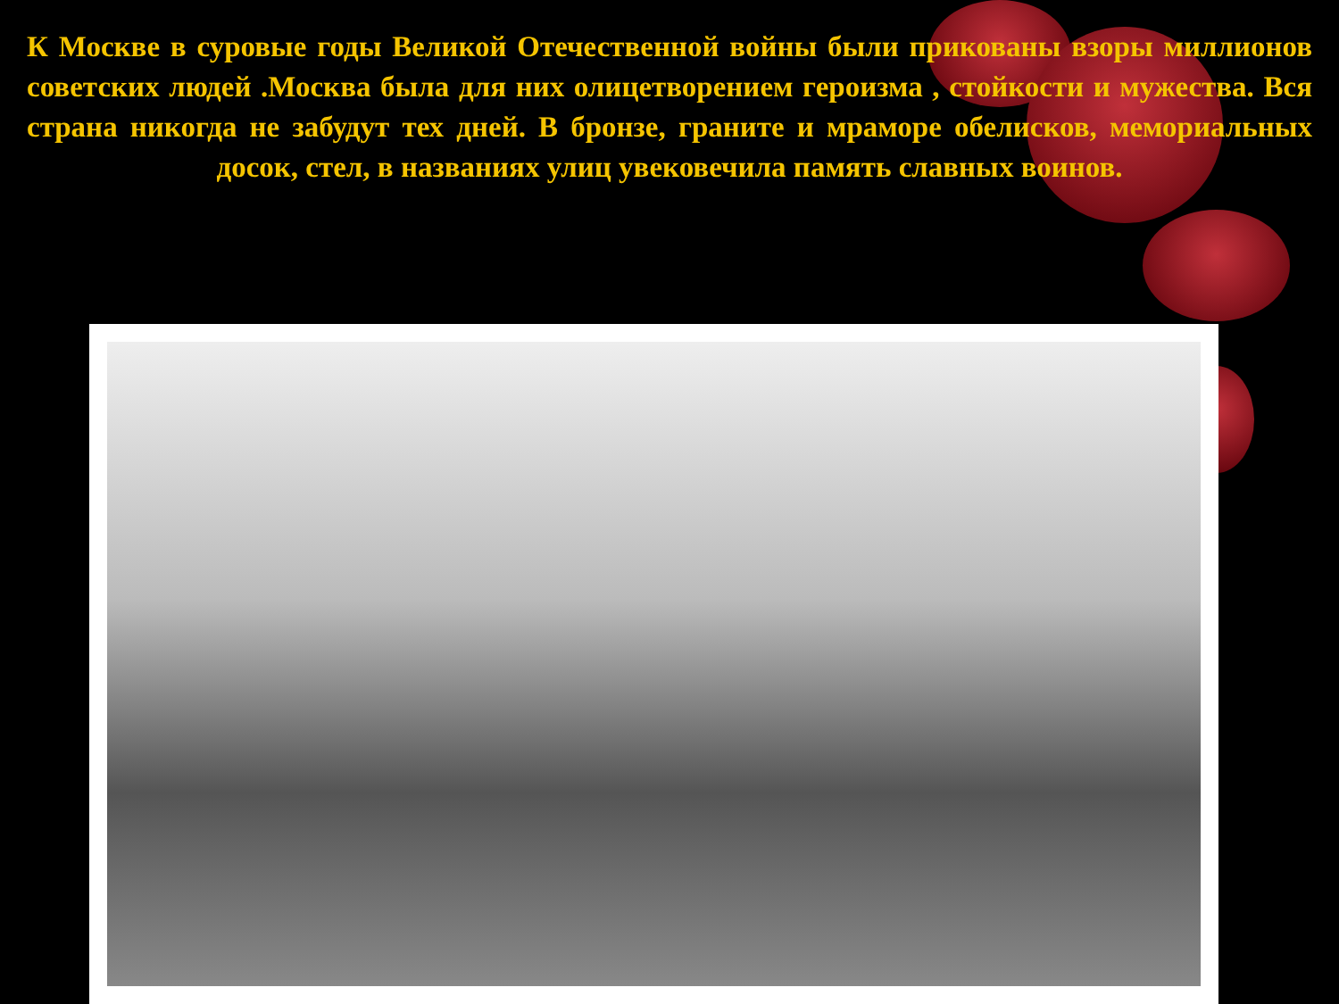К Москве в суровые годы Великой Отечественной войны были прикованы взоры миллионов советских людей .Москва была для них олицетворением героизма , стойкости и мужества. Вся страна никогда не забудут тех дней. В бронзе, граните и мраморе обелисков, мемориальных досок, стел, в названиях улиц увековечила память славных воинов.